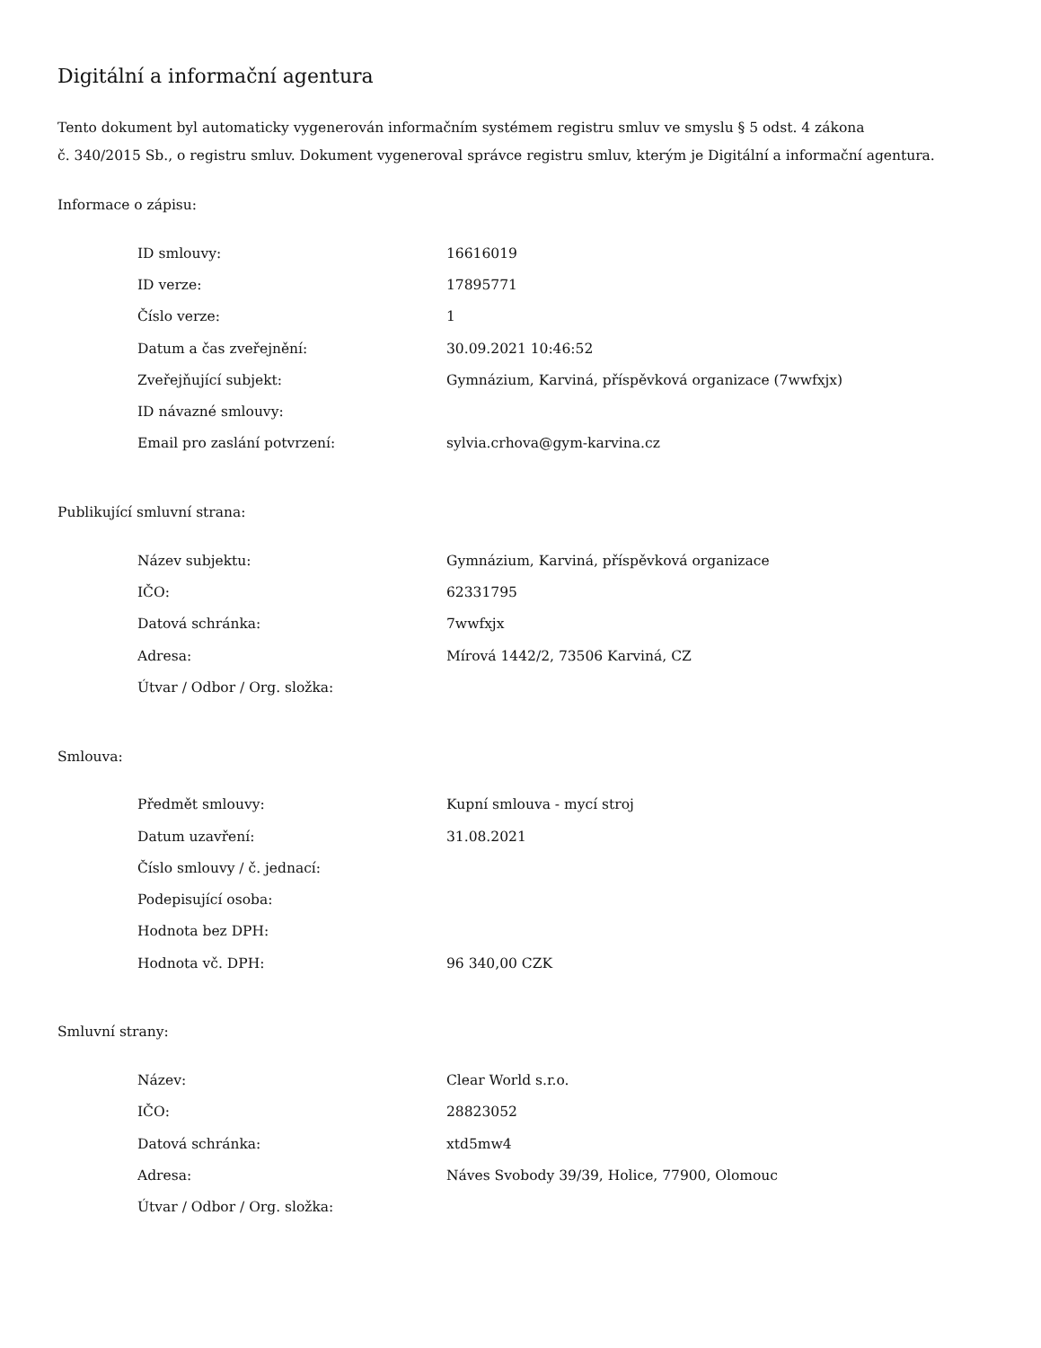Digitální a informační agentura
Tento dokument byl automaticky vygenerován informačním systémem registru smluv ve smyslu § 5 odst. 4 zákona
č. 340/2015 Sb., o registru smluv. Dokument vygeneroval správce registru smluv, kterým je Digitální a informační agentura.
Informace o zápisu:
| ID smlouvy: | 16616019 |
| ID verze: | 17895771 |
| Číslo verze: | 1 |
| Datum a čas zveřejnění: | 30.09.2021 10:46:52 |
| Zveřejňující subjekt: | Gymnázium, Karviná, příspěvková organizace (7wwfxjx) |
| ID návazné smlouvy: | |
| Email pro zaslání potvrzení: | sylvia.crhova@gym-karvina.cz |
Publikující smluvní strana:
| Název subjektu: | Gymnázium, Karviná, příspěvková organizace |
| IČO: | 62331795 |
| Datová schránka: | 7wwfxjx |
| Adresa: | Mírová 1442/2, 73506 Karviná, CZ |
| Útvar / Odbor / Org. složka: | |
Smlouva:
| Předmět smlouvy: | Kupní smlouva - mycí stroj |
| Datum uzavření: | 31.08.2021 |
| Číslo smlouvy / č. jednací: | |
| Podepisující osoba: | |
| Hodnota bez DPH: | |
| Hodnota vč. DPH: | 96 340,00 CZK |
Smluvní strany:
| Název: | Clear World s.r.o. |
| IČO: | 28823052 |
| Datová schránka: | xtd5mw4 |
| Adresa: | Náves Svobody 39/39, Holice, 77900, Olomouc |
| Útvar / Odbor / Org. složka: | |